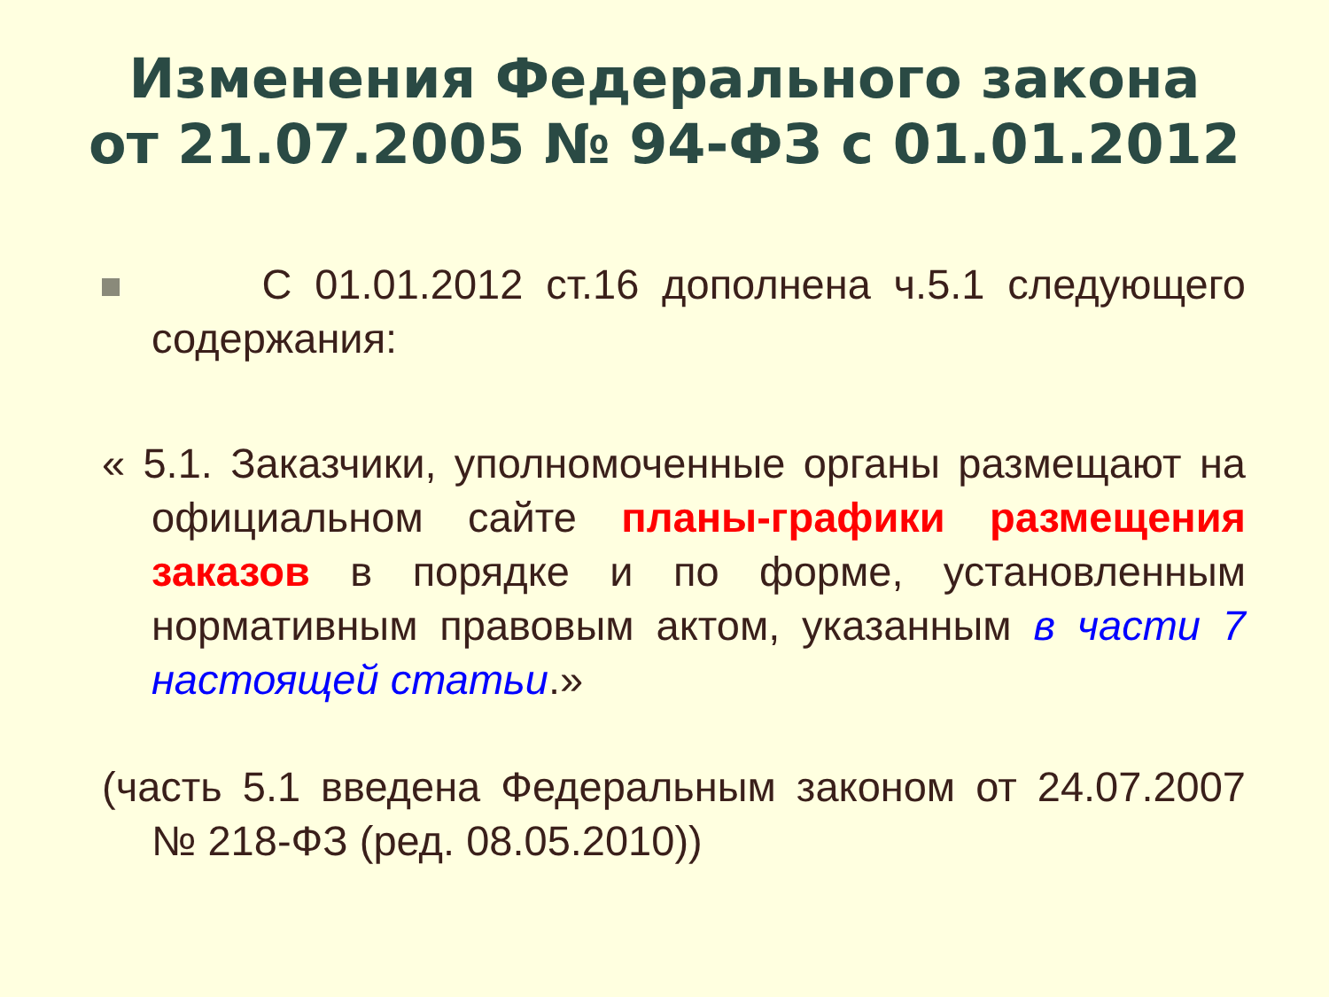Изменения Федерального закона
от 21.07.2005 № 94-ФЗ с 01.01.2012
С 01.01.2012 ст.16 дополнена ч.5.1 следующего содержания:
« 5.1. Заказчики, уполномоченные органы размещают на официальном сайте планы-графики размещения заказов в порядке и по форме, установленным нормативным правовым актом, указанным в части 7 настоящей статьи.»
(часть 5.1 введена Федеральным законом от 24.07.2007 № 218-ФЗ (ред. 08.05.2010))